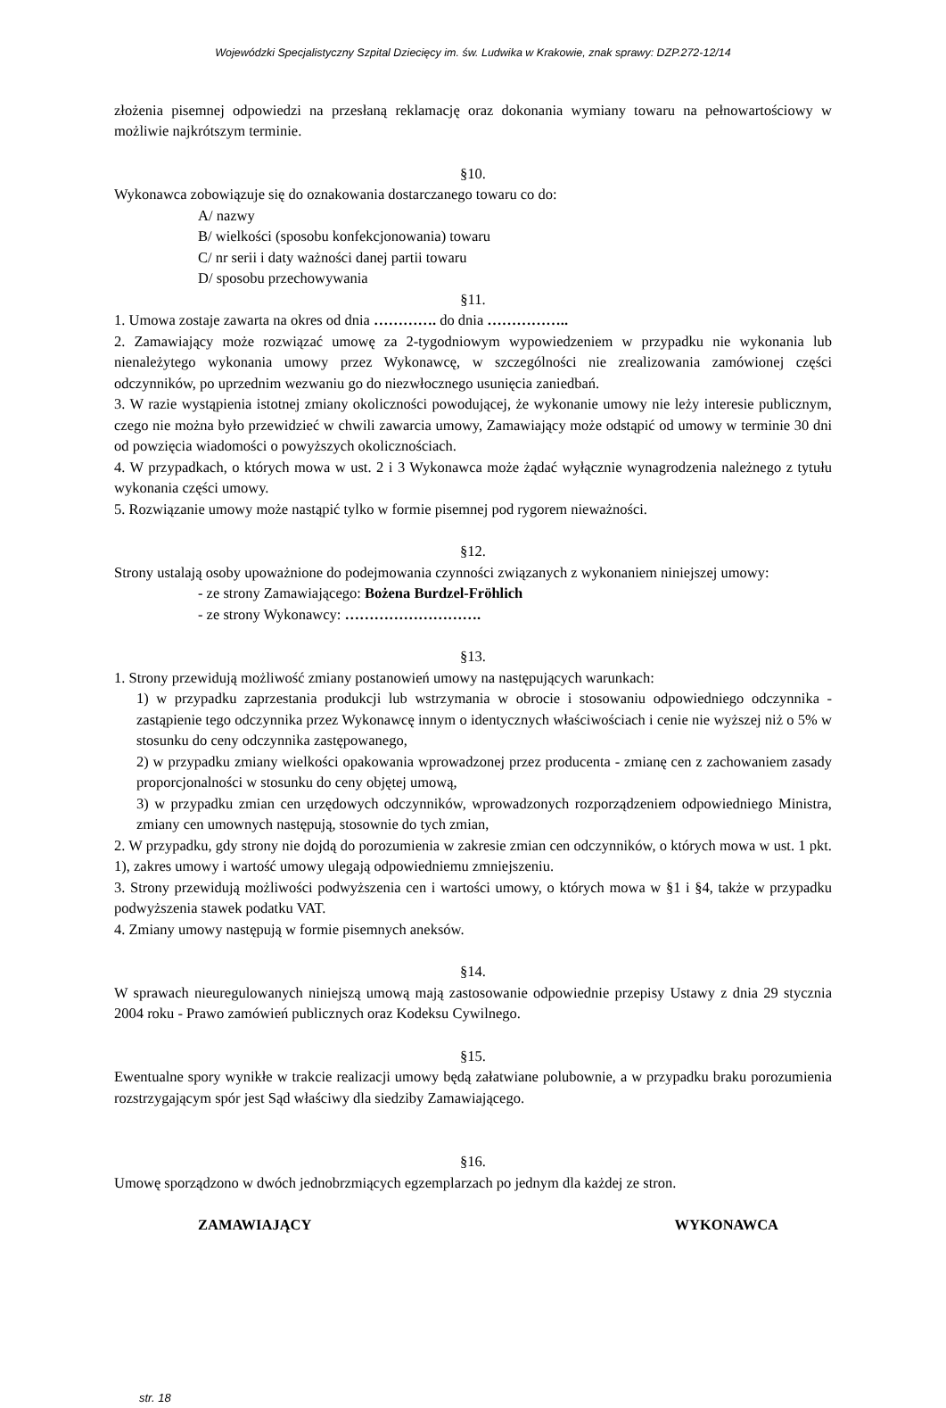Wojewódzki Specjalistyczny Szpital Dziecięcy im. św. Ludwika w Krakowie, znak sprawy: DZP.272-12/14
złożenia pisemnej odpowiedzi na przesłaną reklamację oraz dokonania wymiany towaru na pełnowartościowy w możliwie najkrótszym terminie.
§10.
Wykonawca zobowiązuje się do oznakowania dostarczanego towaru co do:
A/ nazwy
B/ wielkości (sposobu konfekcjonowania) towaru
C/ nr serii i daty ważności danej partii towaru
D/ sposobu przechowywania
§11.
1. Umowa zostaje zawarta na okres od dnia …………. do dnia ……………..
2. Zamawiający może rozwiązać umowę za 2-tygodniowym wypowiedzeniem w przypadku nie wykonania lub nienależytego wykonania umowy przez Wykonawcę, w szczególności nie zrealizowania zamówionej części odczynników, po uprzednim wezwaniu go do niezwłocznego usunięcia zaniedbań.
3. W razie wystąpienia istotnej zmiany okoliczności powodującej, że wykonanie umowy nie leży interesie publicznym, czego nie można było przewidzieć w chwili zawarcia umowy, Zamawiający może odstąpić od umowy w terminie 30 dni od powzięcia wiadomości o powyższych okolicznościach.
4. W przypadkach, o których mowa w ust. 2 i 3 Wykonawca może żądać wyłącznie wynagrodzenia należnego z tytułu wykonania części umowy.
5. Rozwiązanie umowy może nastąpić tylko w formie pisemnej pod rygorem nieważności.
§12.
Strony ustalają osoby upoważnione do podejmowania czynności związanych z wykonaniem niniejszej umowy:
- ze strony Zamawiającego: Bożena Burdzel-Fröhlich
- ze strony Wykonawcy: ……………………….
§13.
1. Strony przewidują możliwość zmiany postanowień umowy na następujących warunkach:
1) w przypadku zaprzestania produkcji lub wstrzymania w obrocie i stosowaniu odpowiedniego odczynnika - zastąpienie tego odczynnika przez Wykonawcę innym o identycznych właściwościach i cenie nie wyższej niż o 5% w stosunku do ceny odczynnika zastępowanego,
2) w przypadku zmiany wielkości opakowania wprowadzonej przez producenta - zmianę cen z zachowaniem zasady proporcjonalności w stosunku do ceny objętej umową,
3) w przypadku zmian cen urzędowych odczynników, wprowadzonych rozporządzeniem odpowiedniego Ministra, zmiany cen umownych następują, stosownie do tych zmian,
2. W przypadku, gdy strony nie dojdą do porozumienia w zakresie zmian cen odczynników, o których mowa w ust. 1 pkt. 1), zakres umowy i wartość umowy ulegają odpowiedniemu zmniejszeniu.
3. Strony przewidują możliwości podwyższenia cen i wartości umowy, o których mowa w §1 i §4, także w przypadku podwyższenia stawek podatku VAT.
4. Zmiany umowy następują w formie pisemnych aneksów.
§14.
W sprawach nieuregulowanych niniejszą umową mają zastosowanie odpowiednie przepisy Ustawy z dnia 29 stycznia 2004 roku - Prawo zamówień publicznych oraz Kodeksu Cywilnego.
§15.
Ewentualne spory wynikłe w trakcie realizacji umowy będą załatwiane polubownie, a w przypadku braku porozumienia rozstrzygającym spór jest Sąd właściwy dla siedziby Zamawiającego.
§16.
Umowę sporządzono w dwóch jednobrzmiących egzemplarzach po jednym dla każdej ze stron.
ZAMAWIAJĄCY WYKONAWCA
str. 18